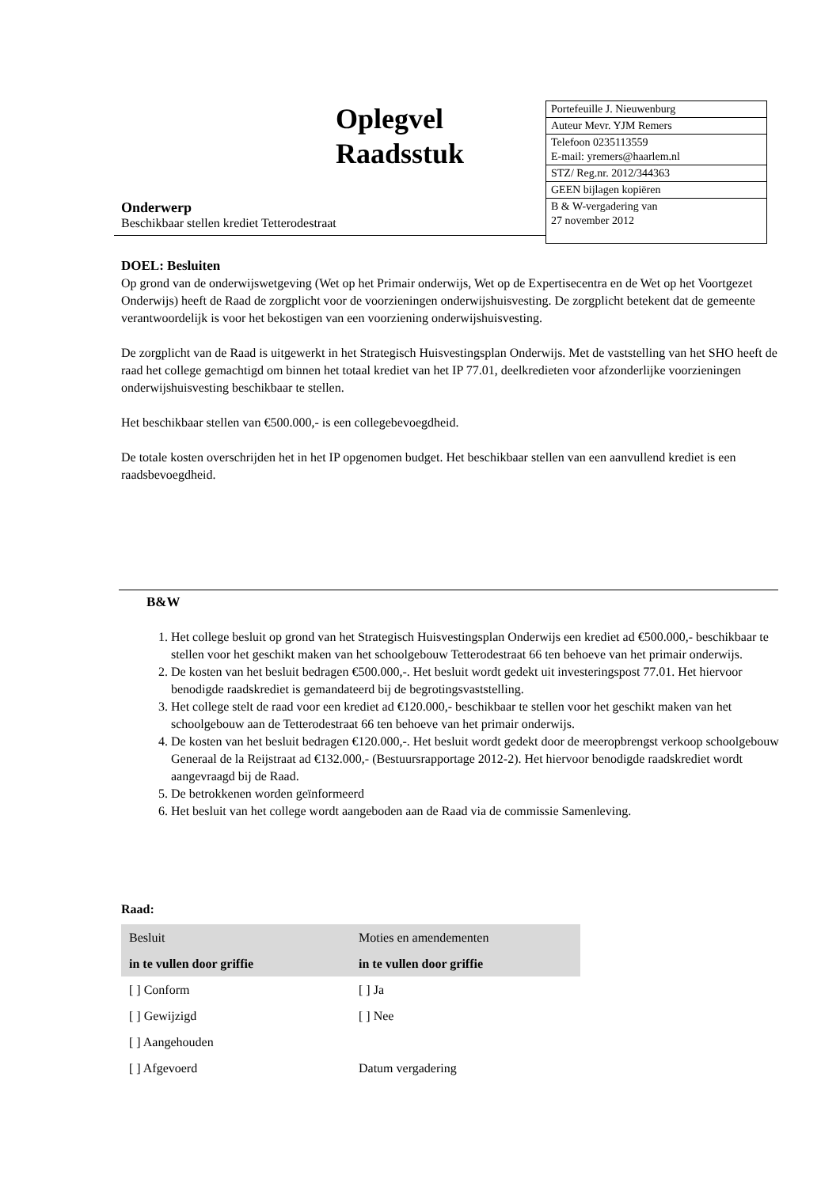Oplegvel
Raadsstuk
| Portefeuille J. Nieuwenburg |
| Auteur Mevr. YJM Remers |
| Telefoon 0235113559 E-mail: yremers@haarlem.nl |
| STZ/ Reg.nr. 2012/344363 |
| GEEN bijlagen kopiëren |
| B & W-vergadering van 27 november 2012 |
Onderwerp
Beschikbaar stellen krediet Tetterodestraat
DOEL: Besluiten
Op grond van de onderwijswetgeving (Wet op het Primair onderwijs, Wet op de Expertisecentra en de Wet op het Voortgezet Onderwijs) heeft de Raad de zorgplicht voor de voorzieningen onderwijshuisvesting. De zorgplicht betekent dat de gemeente verantwoordelijk is voor het bekostigen van een voorziening onderwijshuisvesting.
De zorgplicht van de Raad is uitgewerkt in het Strategisch Huisvestingsplan Onderwijs. Met de vaststelling van het SHO heeft de raad het college gemachtigd om binnen het totaal krediet van het IP 77.01, deelkredieten voor afzonderlijke voorzieningen onderwijshuisvesting beschikbaar te stellen.
Het beschikbaar stellen van €500.000,- is een collegebevoegdheid.
De totale kosten overschrijden het in het IP opgenomen budget. Het beschikbaar stellen van een aanvullend krediet is een raadsbevoegdheid.
B&W
1. Het college besluit op grond van het Strategisch Huisvestingsplan Onderwijs een krediet ad €500.000,- beschikbaar te stellen voor het geschikt maken van het schoolgebouw Tetterodestraat 66 ten behoeve van het primair onderwijs.
2. De kosten van het besluit bedragen €500.000,-. Het besluit wordt gedekt uit investeringspost 77.01. Het hiervoor benodigde raadskrediet is gemandateerd bij de begrotingsvaststelling.
3. Het college stelt de raad voor een krediet ad €120.000,- beschikbaar te stellen voor het geschikt maken van het schoolgebouw aan de Tetterodestraat 66 ten behoeve van het primair onderwijs.
4. De kosten van het besluit bedragen €120.000,-. Het besluit wordt gedekt door de meeropbrengst verkoop schoolgebouw Generaal de la Reijstraat ad €132.000,- (Bestuursrapportage 2012-2). Het hiervoor benodigde raadskrediet wordt aangevraagd bij de Raad.
5. De betrokkenen worden geïnformeerd
6. Het besluit van het college wordt aangeboden aan de Raad via de commissie Samenleving.
Raad:
| Besluit | Moties en amendementen |
| in te vullen door griffie | in te vullen door griffie |
| [ ] Conform | [ ] Ja |
| [ ] Gewijzigd | [ ] Nee |
| [ ] Aangehouden | |
| [ ] Afgevoerd | Datum vergadering |